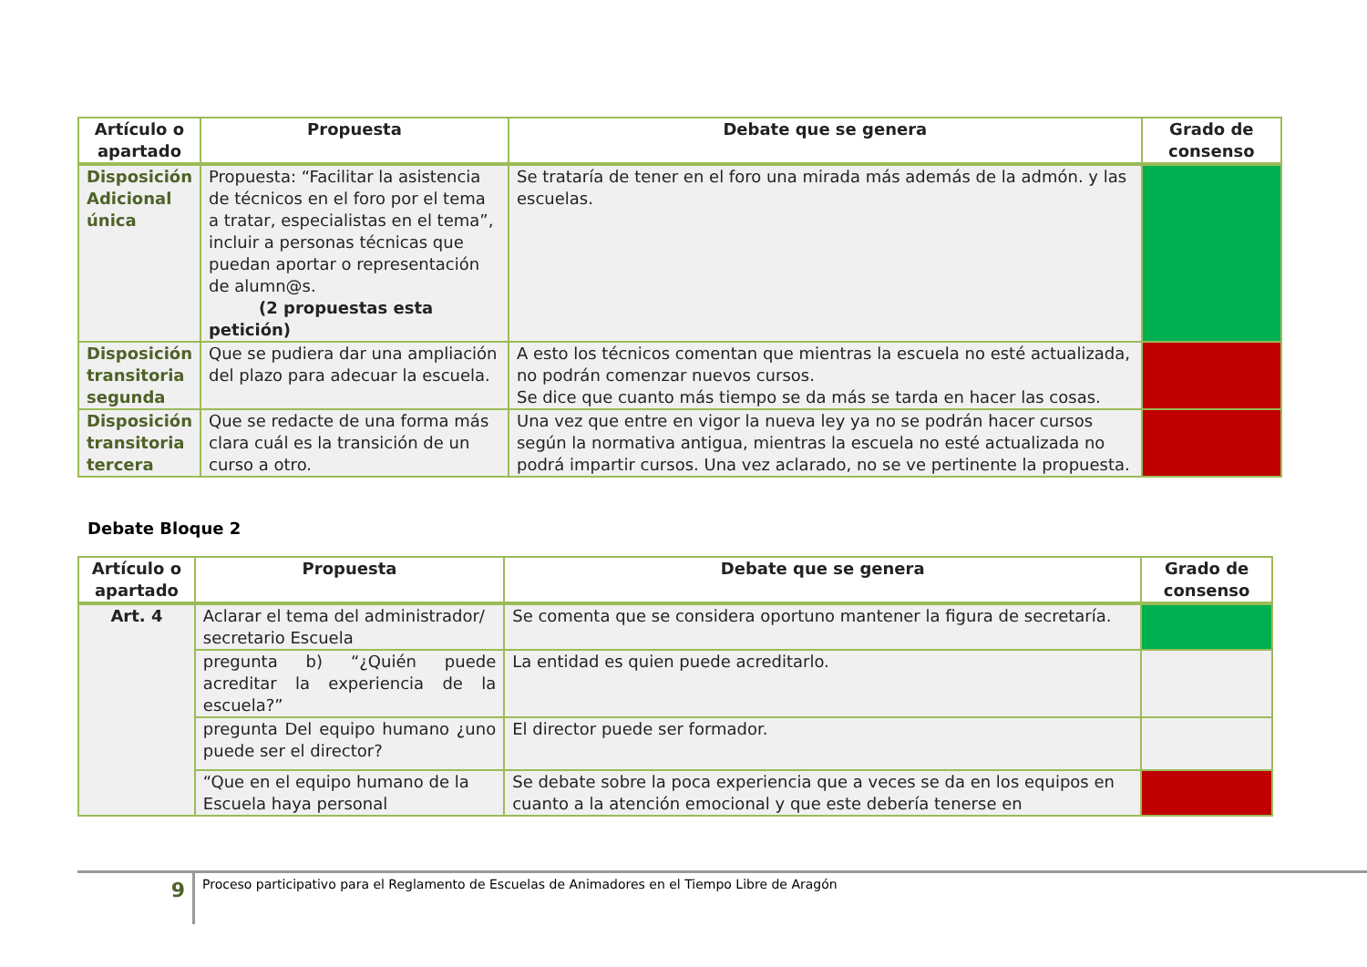| Artículo o apartado | Propuesta | Debate que se genera | Grado de consenso |
| --- | --- | --- | --- |
| Disposición Adicional única | Propuesta: “Facilitar la asistencia de técnicos en el foro por el tema a tratar, especialistas en el tema”, incluir a personas técnicas que puedan aportar o representación de alumn@s. (2 propuestas esta petición) | Se trataría de tener en el foro una mirada más además de la admón. y las escuelas. | |
| Disposición transitoria segunda | Que se pudiera dar una ampliación del plazo para adecuar la escuela. | A esto los técnicos comentan que mientras la escuela no esté actualizada, no podrán comenzar nuevos cursos. Se dice que cuanto más tiempo se da más se tarda en hacer las cosas. | |
| Disposición transitoria tercera | Que se redacte de una forma más clara cuál es la transición de un curso a otro. | Una vez que entre en vigor la nueva ley ya no se podrán hacer cursos según la normativa antigua, mientras la escuela no esté actualizada no podrá impartir cursos. Una vez aclarado, no se ve pertinente la propuesta. | |
Debate Bloque 2
| Artículo o apartado | Propuesta | Debate que se genera | Grado de consenso |
| --- | --- | --- | --- |
| Art. 4 | Aclarar el tema del administrador/ secretario Escuela | Se comenta que se considera oportuno mantener la figura de secretaría. | |
| | pregunta b) “¿Quién puede acreditar la experiencia de la escuela?” | La entidad es quien puede acreditarlo. | |
| | pregunta Del equipo humano ¿uno puede ser el director? | El director puede ser formador. | |
| | “Que en el equipo humano de la Escuela haya personal | Se debate sobre la poca experiencia que a veces se da en los equipos en cuanto a la atención emocional y que este debería tenerse en | |
9 Proceso participativo para el Reglamento de Escuelas de Animadores en el Tiempo Libre de Aragón